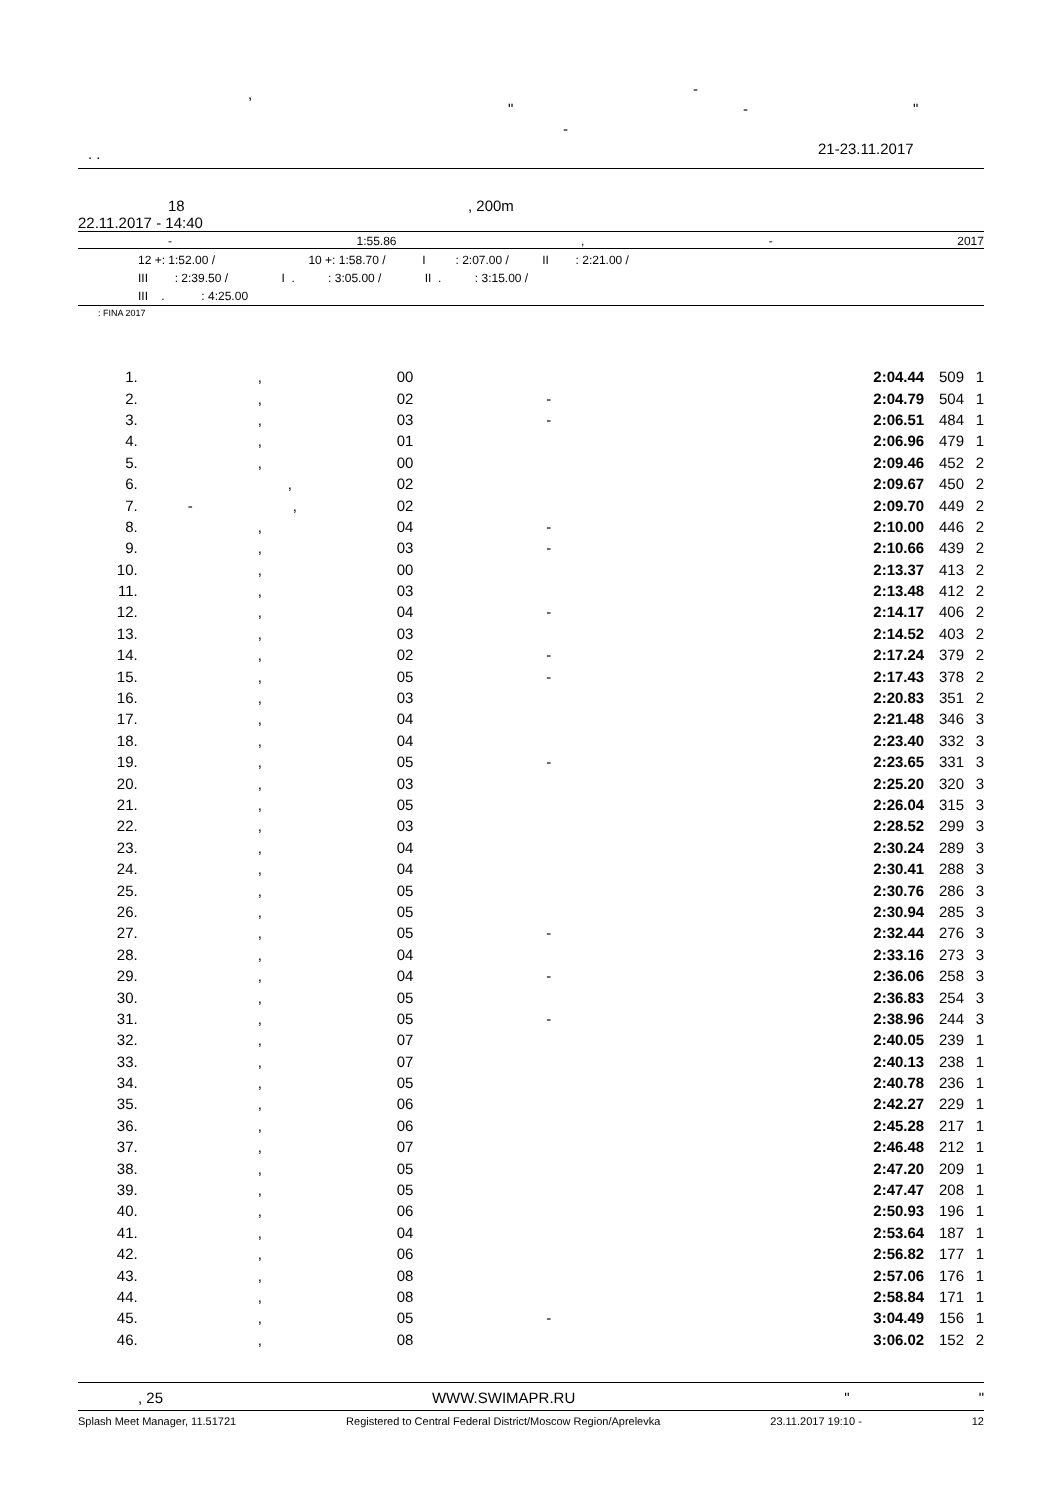, -
" - "
-
. . 21-23.11.2017
18, 200m
22.11.2017 - 14:40
- 1:55.86, - 2017
12 +: 1:52.00 / 10 +: 1:58.70 / I : 2:07.00 / II : 2:21.00 /
III : 2:39.50 / I . : 3:05.00 / II . : 3:15.00 /
III . : 4:25.00
: FINA 2017
| 1. | , | 00 | | 2:04.44 | 509 | 1 |
| 2. | , | 02 | - | 2:04.79 | 504 | 1 |
| 3. | , | 03 | - | 2:06.51 | 484 | 1 |
| 4. | , | 01 | | 2:06.96 | 479 | 1 |
| 5. | , | 00 | | 2:09.46 | 452 | 2 |
| 6. | , | 02 | | 2:09.67 | 450 | 2 |
| 7. | - , | 02 | | 2:09.70 | 449 | 2 |
| 8. | , | 04 | - | 2:10.00 | 446 | 2 |
| 9. | , | 03 | - | 2:10.66 | 439 | 2 |
| 10. | , | 00 | | 2:13.37 | 413 | 2 |
| 11. | , | 03 | | 2:13.48 | 412 | 2 |
| 12. | , | 04 | - | 2:14.17 | 406 | 2 |
| 13. | , | 03 | | 2:14.52 | 403 | 2 |
| 14. | , | 02 | - | 2:17.24 | 379 | 2 |
| 15. | , | 05 | - | 2:17.43 | 378 | 2 |
| 16. | , | 03 | | 2:20.83 | 351 | 2 |
| 17. | , | 04 | | 2:21.48 | 346 | 3 |
| 18. | , | 04 | | 2:23.40 | 332 | 3 |
| 19. | , | 05 | - | 2:23.65 | 331 | 3 |
| 20. | , | 03 | | 2:25.20 | 320 | 3 |
| 21. | , | 05 | | 2:26.04 | 315 | 3 |
| 22. | , | 03 | | 2:28.52 | 299 | 3 |
| 23. | , | 04 | | 2:30.24 | 289 | 3 |
| 24. | , | 04 | | 2:30.41 | 288 | 3 |
| 25. | , | 05 | | 2:30.76 | 286 | 3 |
| 26. | , | 05 | | 2:30.94 | 285 | 3 |
| 27. | , | 05 | - | 2:32.44 | 276 | 3 |
| 28. | , | 04 | | 2:33.16 | 273 | 3 |
| 29. | , | 04 | - | 2:36.06 | 258 | 3 |
| 30. | , | 05 | | 2:36.83 | 254 | 3 |
| 31. | , | 05 | - | 2:38.96 | 244 | 3 |
| 32. | , | 07 | | 2:40.05 | 239 | 1 |
| 33. | , | 07 | | 2:40.13 | 238 | 1 |
| 34. | , | 05 | | 2:40.78 | 236 | 1 |
| 35. | , | 06 | | 2:42.27 | 229 | 1 |
| 36. | , | 06 | | 2:45.28 | 217 | 1 |
| 37. | , | 07 | | 2:46.48 | 212 | 1 |
| 38. | , | 05 | | 2:47.20 | 209 | 1 |
| 39. | , | 05 | | 2:47.47 | 208 | 1 |
| 40. | , | 06 | | 2:50.93 | 196 | 1 |
| 41. | , | 04 | | 2:53.64 | 187 | 1 |
| 42. | , | 06 | | 2:56.82 | 177 | 1 |
| 43. | , | 08 | | 2:57.06 | 176 | 1 |
| 44. | , | 08 | | 2:58.84 | 171 | 1 |
| 45. | , | 05 | - | 3:04.49 | 156 | 1 |
| 46. | , | 08 | | 3:06.02 | 152 | 2 |
, 25 WWW.SWIMAPR.RU " "
Splash Meet Manager, 11.51721 Registered to Central Federal District/Moscow Region/Aprelevka 23.11.2017 19:10 - 12